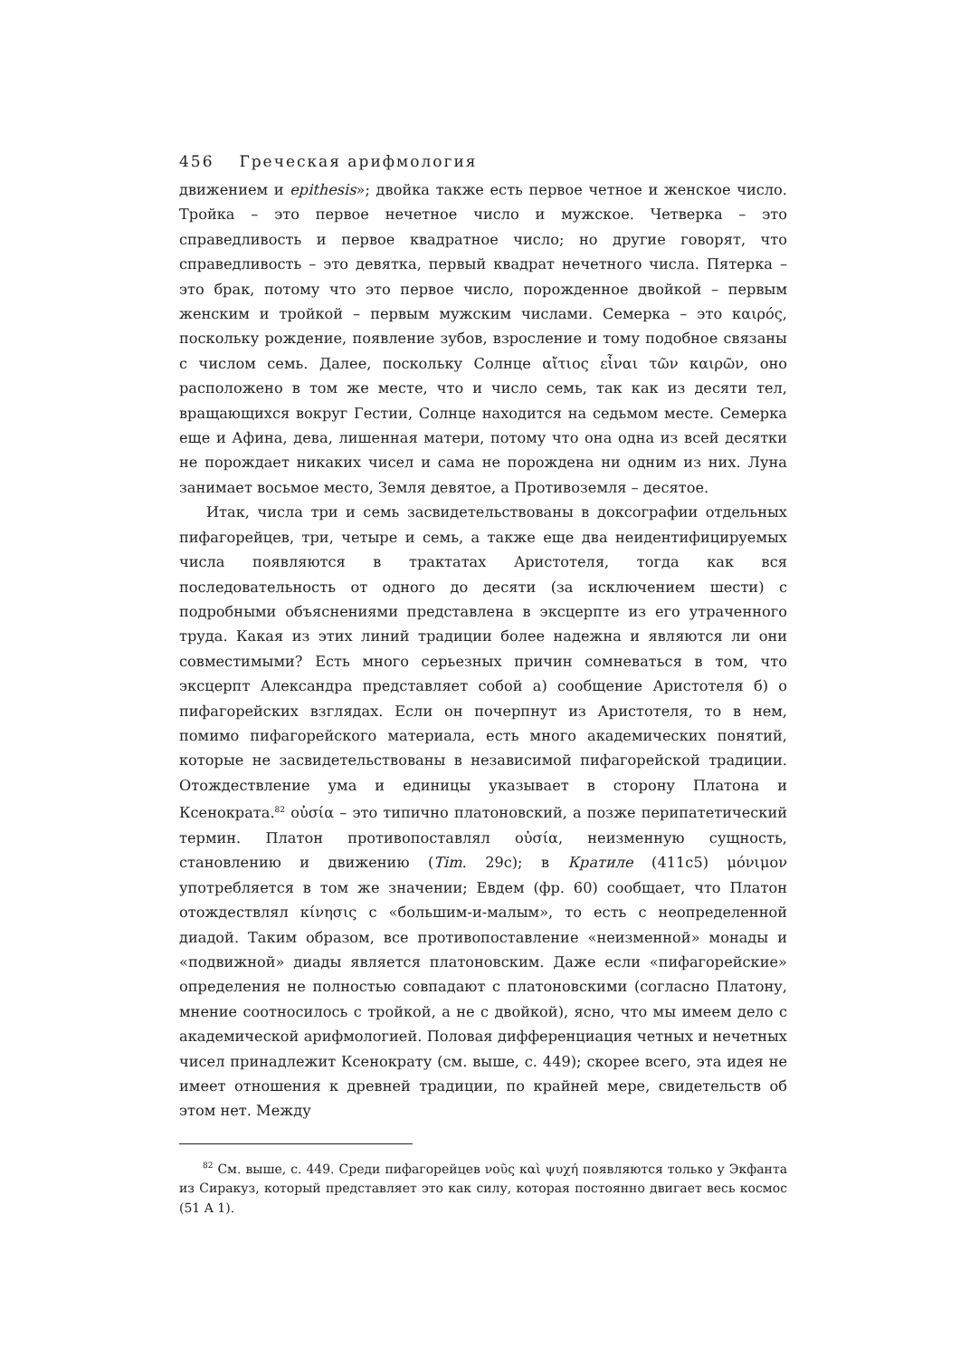456 Греческая арифмология
движением и epithesis»; двойка также есть первое четное и женское число. Тройка – это первое нечетное число и мужское. Четверка – это справедливость и первое квадратное число; но другие говорят, что справедливость – это девятка, первый квадрат нечетного числа. Пятерка – это брак, потому что это первое число, порожденное двойкой – первым женским и тройкой – первым мужским числами. Семерка – это καιρός, поскольку рождение, появление зубов, взросление и тому подобное связаны с числом семь. Далее, поскольку Солнце αἴτιος εἶναι τῶν καιρῶν, оно расположено в том же месте, что и число семь, так как из десяти тел, вращающихся вокруг Гестии, Солнце находится на седьмом месте. Семерка еще и Афина, дева, лишенная матери, потому что она одна из всей десятки не порождает никаких чисел и сама не порождена ни одним из них. Луна занимает восьмое место, Земля девятое, а Противоземля – десятое.
Итак, числа три и семь засвидетельствованы в доксографии отдельных пифагорейцев, три, четыре и семь, а также еще два неидентифицируемых числа появляются в трактатах Аристотеля, тогда как вся последовательность от одного до десяти (за исключением шести) с подробными объяснениями представлена в эксцерпте из его утраченного труда. Какая из этих линий традиции более надежна и являются ли они совместимыми? Есть много серьезных причин сомневаться в том, что эксцерпт Александра представляет собой а) сообщение Аристотеля б) о пифагорейских взглядах. Если он почерпнут из Аристотеля, то в нем, помимо пифагорейского материала, есть много академических понятий, которые не засвидетельствованы в независимой пифагорейской традиции. Отождествление ума и единицы указывает в сторону Платона и Ксенократа.<sup>82</sup> οὐσία – это типично платоновский, а позже перипатетический термин. Платон противопоставлял οὐσία, неизменную сущность, становлению и движению (Tim. 29c); в Кратиле (411c5) μόνιμον употребляется в том же значении; Евдем (фр. 60) сообщает, что Платон отождествлял κίνησις с «большим-и-малым», то есть с неопределенной диадой. Таким образом, все противопоставление «неизменной» монады и «подвижной» диады является платоновским. Даже если «пифагорейские» определения не полностью совпадают с платоновскими (согласно Платону, мнение соотносилось с тройкой, а не с двойкой), ясно, что мы имеем дело с академической арифмологией. Половая дифференциация четных и нечетных чисел принадлежит Ксенократу (см. выше, с. 449); скорее всего, эта идея не имеет отношения к древней традиции, по крайней мере, свидетельств об этом нет. Между
<sup>82</sup> См. выше, с. 449. Среди пифагорейцев νοῦς καὶ ψυχή появляются только у Экфанта из Сиракуз, который представляет это как силу, которая постоянно двигает весь космос (51 A 1).